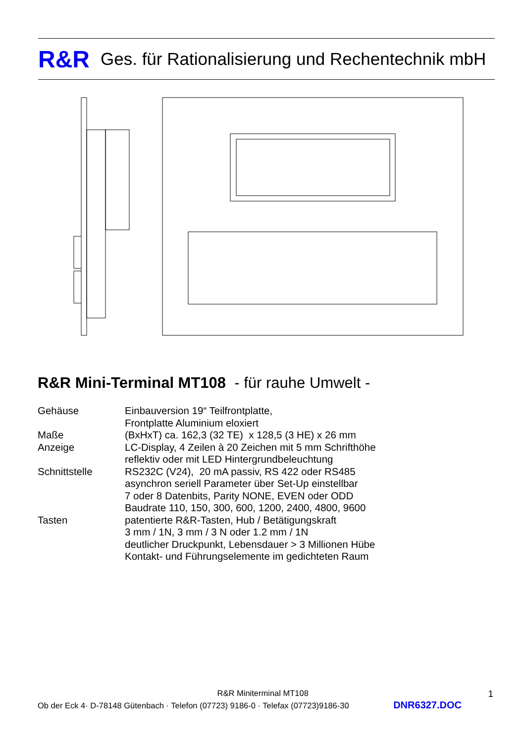R&R Ges. für Rationalisierung und Rechentechnik mbH
R&R Mini-Terminal MT108 - für rauhe Umwelt -
| Gehäuse | Einbauversion 19“ Teilfrontplatte, Frontplatte Aluminium eloxiert |
| Maße | (BxHxT) ca. 162,3 (32 TE) x 128,5 (3 HE) x 26 mm |
| Anzeige | LC-Display, 4 Zeilen à 20 Zeichen mit 5 mm Schrifthöhe reflektiv oder mit LED Hintergrundbeleuchtung |
| Schnittstelle | RS232C (V24), 20 mA passiv, RS 422 oder RS485 asynchron seriell Parameter über Set-Up einstellbar 7 oder 8 Datenbits, Parity NONE, EVEN oder ODD Baudrate 110, 150, 300, 600, 1200, 2400, 4800, 9600 |
| Tasten | patentierte R&R-Tasten, Hub / Betätigungskraft 3 mm / 1N, 3 mm / 3 N oder 1.2 mm / 1N deutlicher Druckpunkt, Lebensdauer > 3 Millionen Hübe Kontakt- und Führungselemente im gedichteten Raum |
R&R Miniterminal MT108 1
Ob der Eck 4· D-78148 Gütenbach · Telefon (07723) 9186-0 · Telefax (07723)9186-30 DNR6327.DOC